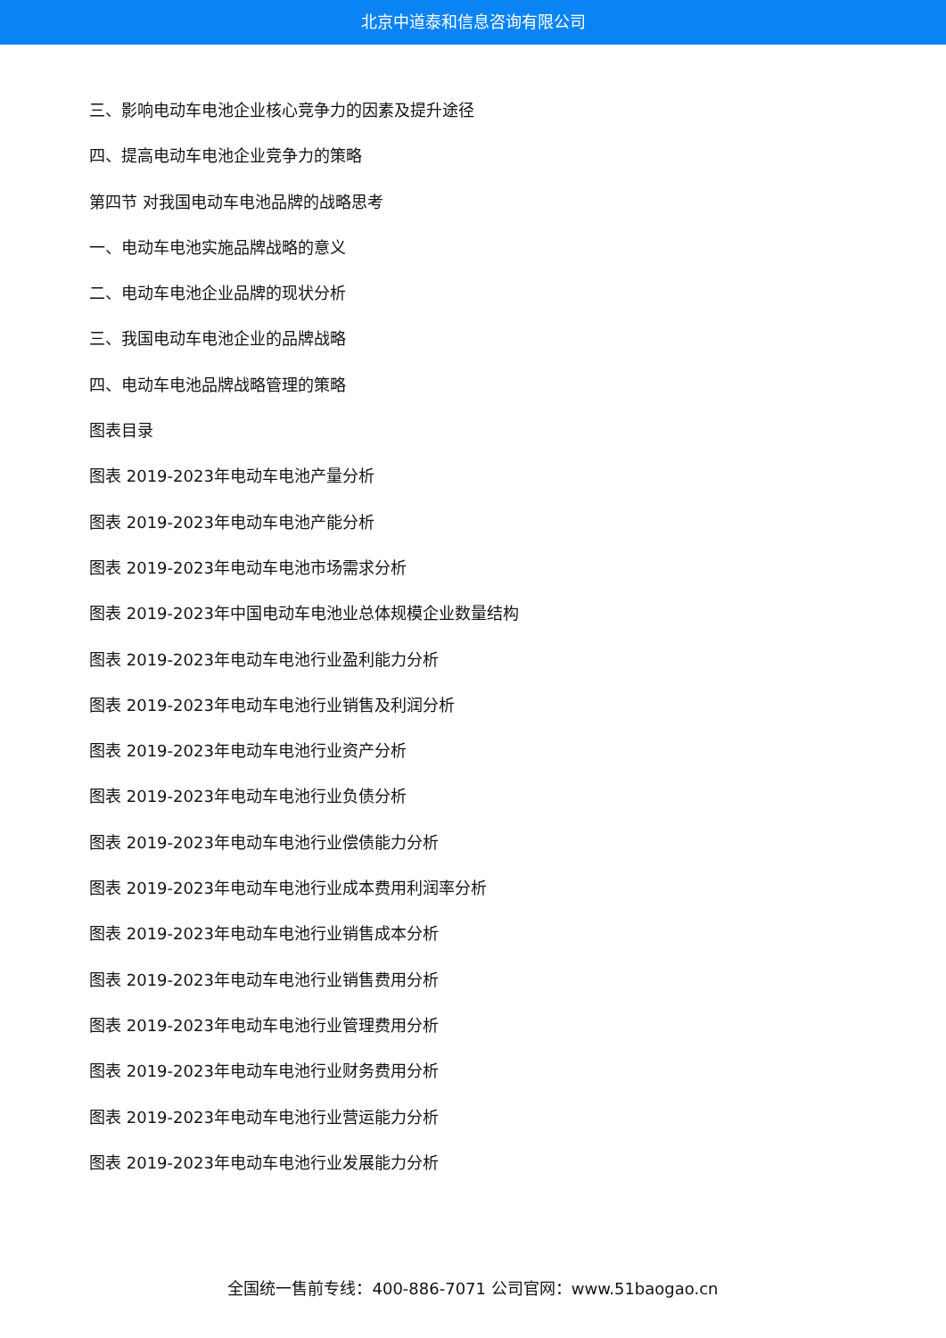北京中道泰和信息咨询有限公司
三、影响电动车电池企业核心竞争力的因素及提升途径
四、提高电动车电池企业竞争力的策略
第四节 对我国电动车电池品牌的战略思考
一、电动车电池实施品牌战略的意义
二、电动车电池企业品牌的现状分析
三、我国电动车电池企业的品牌战略
四、电动车电池品牌战略管理的策略
图表目录
图表 2019-2023年电动车电池产量分析
图表 2019-2023年电动车电池产能分析
图表 2019-2023年电动车电池市场需求分析
图表 2019-2023年中国电动车电池业总体规模企业数量结构
图表 2019-2023年电动车电池行业盈利能力分析
图表 2019-2023年电动车电池行业销售及利润分析
图表 2019-2023年电动车电池行业资产分析
图表 2019-2023年电动车电池行业负债分析
图表 2019-2023年电动车电池行业偿债能力分析
图表 2019-2023年电动车电池行业成本费用利润率分析
图表 2019-2023年电动车电池行业销售成本分析
图表 2019-2023年电动车电池行业销售费用分析
图表 2019-2023年电动车电池行业管理费用分析
图表 2019-2023年电动车电池行业财务费用分析
图表 2019-2023年电动车电池行业营运能力分析
图表 2019-2023年电动车电池行业发展能力分析
全国统一售前专线：400-886-7071 公司官网：www.51baogao.cn